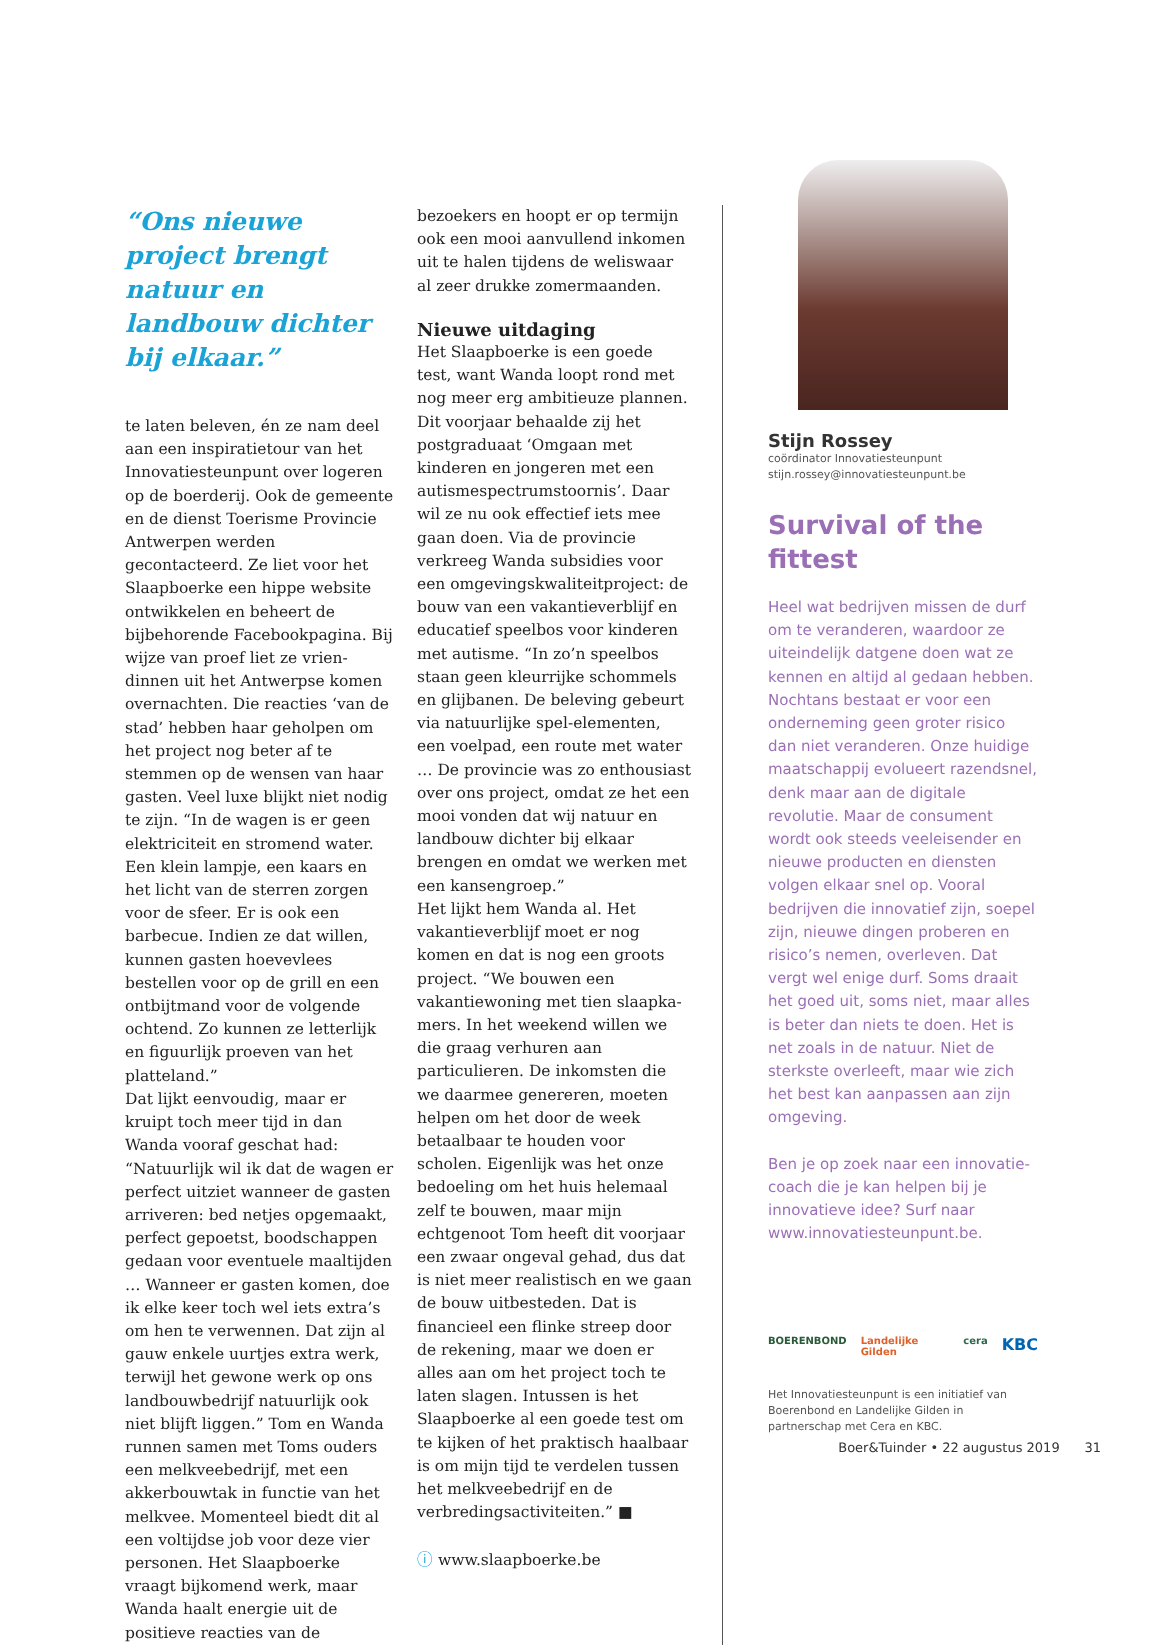“Ons nieuwe project brengt natuur en landbouw dichter bij elkaar.”
te laten beleven, én ze nam deel aan een inspiratietour van het Innova­tiesteunpunt over logeren op de boer­derij. Ook de gemeente en de dienst Toerisme Provincie Antwerpen werden gecontacteerd. Ze liet voor het Slaap­boerke een hippe website ontwikkelen en beheert de bijbehorende Facebook­pagina. Bij wijze van proef liet ze vrien­dinnen uit het Antwerpse komen over­nachten. Die reacties ‘van de stad’ hebben haar geholpen om het project nog beter af te stemmen op de wensen van haar gasten. Veel luxe blijkt niet nodig te zijn. “In de wagen is er geen elektriciteit en stromend water. Een klein lampje, een kaars en het licht van de sterren zorgen voor de sfeer. Er is ook een barbecue. Indien ze dat willen, kunnen gasten hoevevlees bestellen voor op de grill en een ontbijtmand voor de volgende ochtend. Zo kunnen ze letterlijk en figuurlijk proeven van het platteland.”
Dat lijkt eenvoudig, maar er kruipt toch meer tijd in dan Wanda vooraf ge­schat had: “Natuurlijk wil ik dat de wagen er perfect uitziet wanneer de gasten arriveren: bed netjes opge­maakt, perfect gepoetst, boodschappen gedaan voor eventuele maaltijden … Wanneer er gasten komen, doe ik elke keer toch wel iets extra’s om hen te ver­wennen. Dat zijn al gauw enkele uurtjes extra werk, terwijl het gewone werk op ons landbouwbedrijf natuurlijk ook niet blijft liggen.” Tom en Wanda runnen samen met Toms ouders een melkveebedrijf, met een akkerbouwtak in functie van het melkvee. Momenteel biedt dit al een voltijdse job voor deze vier personen. Het Slaapboerke vraagt bijkomend werk, maar Wanda haalt energie uit de positieve reacties van de
bezoekers en hoopt er op termijn ook een mooi aanvullend inkomen uit te halen tijdens de weliswaar al zeer drukke zomermaanden.
Nieuwe uitdaging
Het Slaapboerke is een goede test, want Wanda loopt rond met nog meer erg ambitieuze plannen. Dit voorjaar behaalde zij het postgraduaat ‘Omgaan met kinderen en jongeren met een autismespectrumstoornis’. Daar wil ze nu ook effectief iets mee gaan doen. Via de provincie verkreeg Wanda sub­sidies voor een omgevingskwaliteit­project: de bouw van een vakantiever­blijf en educatief speelbos voor kinderen met autisme. “In zo’n speel­bos staan geen kleurrijke schommels en glijbanen. De beleving gebeurt via natuurlijke spel-elementen, een voel­pad, een route met water … De provin­cie was zo enthousiast over ons project, omdat ze het een mooi vonden dat wij natuur en landbouw dichter bij elkaar brengen en omdat we werken met een kansengroep.”
Het lijkt hem Wanda al. Het vakantie­verblijf moet er nog komen en dat is nog een groots project. “We bouwen een vakantiewoning met tien slaapka­mers. In het weekend willen we die graag verhuren aan particulieren. De inkomsten die we daarmee genereren, moeten helpen om het door de week betaalbaar te houden voor scholen. Eigenlijk was het onze bedoeling om het huis helemaal zelf te bouwen, maar mijn echtgenoot Tom heeft dit voorjaar een zwaar ongeval gehad, dus dat is niet meer realistisch en we gaan de bouw uitbesteden. Dat is financieel een flinke streep door de rekening, maar we doen er alles aan om het project toch te laten slagen. Intussen is het Slaapboerke al een goede test om te kijken of het prak­tisch haalbaar is om mijn tijd te verde­len tussen het melkveebedrijf en de verbredingsactiviteiten.” ■
ⓘ www.slaapboerke.be
Stijn Rossey
coördinator Innovatiesteunpunt
stijn.rossey@innovatiesteunpunt.be
Survival of the fittest
Heel wat bedrijven missen de durf om te veranderen, waardoor ze uiteindelijk datgene doen wat ze kennen en altijd al gedaan hebben. Nochtans bestaat er voor een onderneming geen groter risico dan niet veranderen. Onze huidige maatschappij evolueert razendsnel, denk maar aan de digitale revolutie. Maar de consument wordt ook steeds veeleisender en nieuwe producten en diensten volgen elkaar snel op. Vooral bedrijven die innovatief zijn, soepel zijn, nieuwe dingen proberen en risico’s nemen, overleven. Dat vergt wel enige durf. Soms draait het goed uit, soms niet, maar alles is beter dan niets te doen. Het is net zoals in de natuur. Niet de sterkste overleeft, maar wie zich het best kan aanpassen aan zijn omgeving.
Ben je op zoek naar een innovatie­coach die je kan helpen bij je innovatieve idee? Surf naar www.innovatiesteunpunt.be.
BOERENBOND Landelijke Gilden cera KBC
Het Innovatiesteunpunt is een initiatief van Boerenbond en Landelijke Gilden in partnerschap met Cera en KBC.
Boer&Tuinder • 22 augustus 2019 31